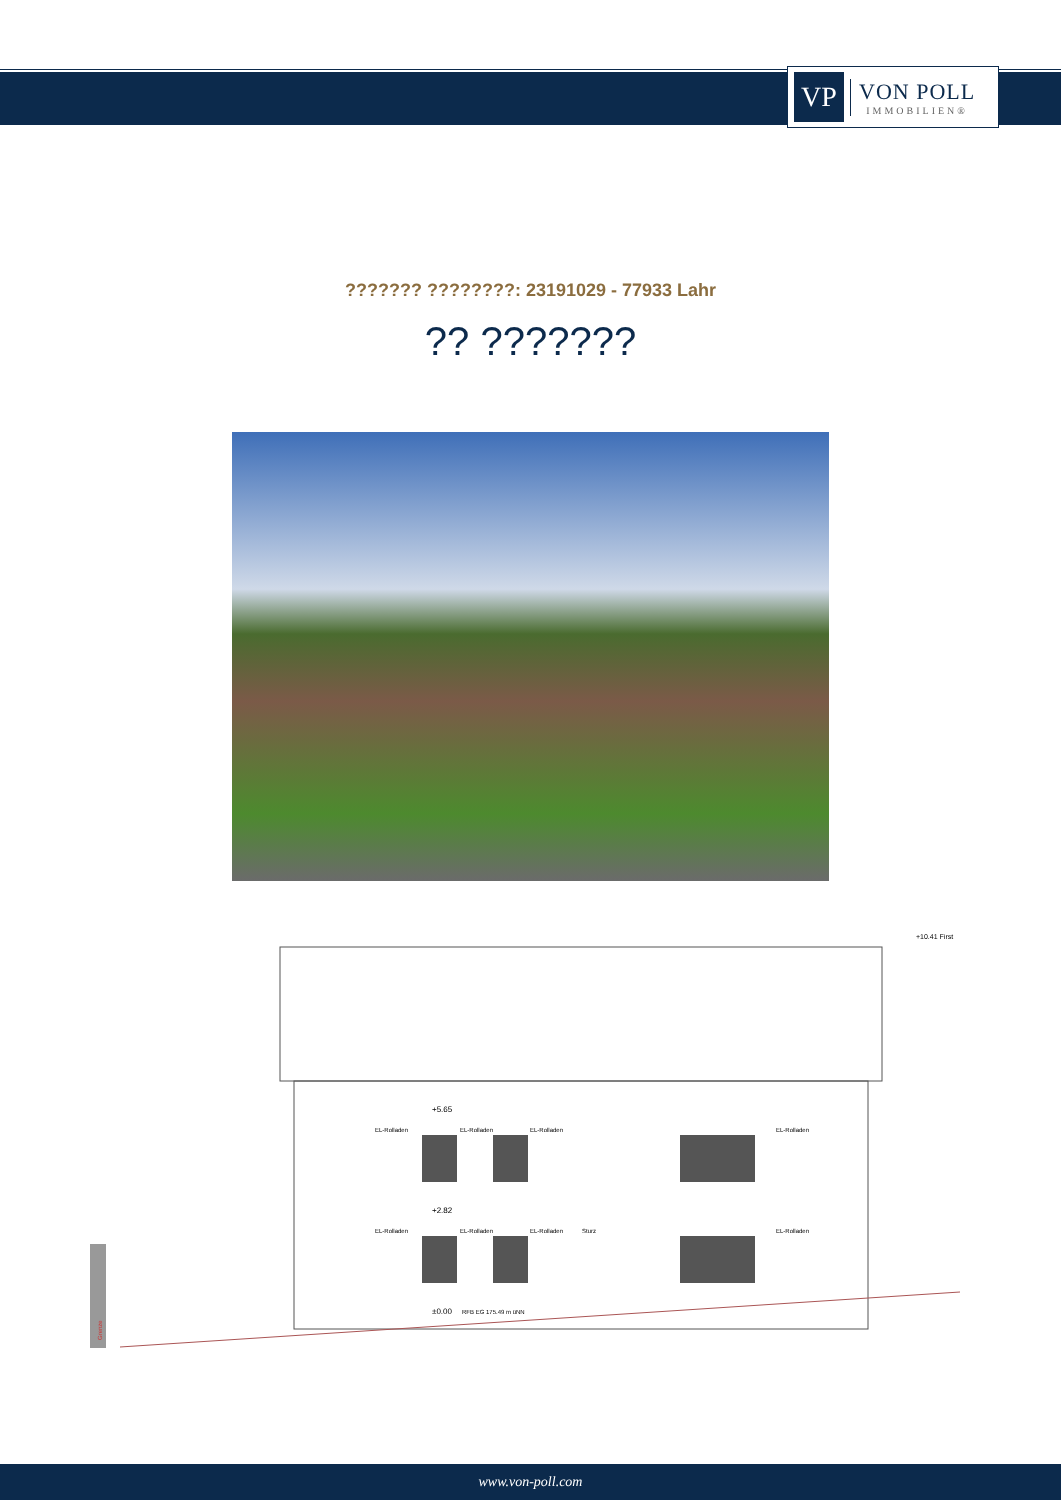VP
VON POLL
IMMOBILIEN®
??????? ????????: 23191029 - 77933 Lahr
?? ???????
+5.65
+2.82
±0.00
RFB EG 175.49 m üNN
+10.41 First
EL-Rolladen
EL-Rolladen
EL-Rolladen
EL-Rolladen
EL-Rolladen
EL-Rolladen
EL-Rolladen
Sturz
EL-Rolladen
Grenze
www.von-poll.com